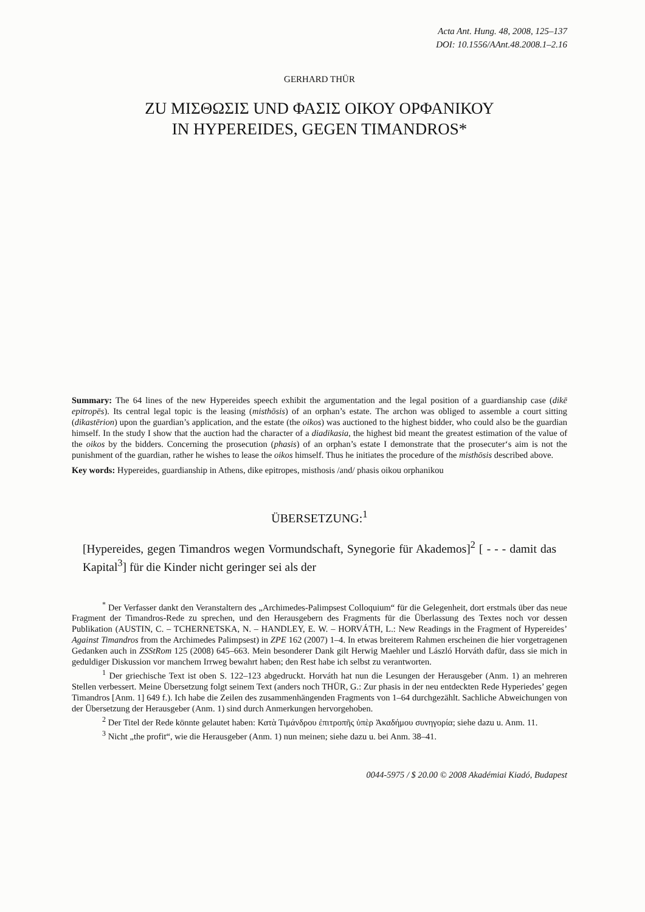Acta Ant. Hung. 48, 2008, 125–137
DOI: 10.1556/AAnt.48.2008.1–2.16
GERHARD THÜR
ZU ΜΙΣΘΩΣΙΣ UND ΦΑΣΙΣ ΟΙΚΟΥ ΟΡΦΑΝΙΚΟΥ
IN HYPEREIDES, GEGEN TIMANDROS*
Summary: The 64 lines of the new Hypereides speech exhibit the argumentation and the legal position of a guardianship case (dikē epitropēs). Its central legal topic is the leasing (misthōsis) of an orphan’s estate. The archon was obliged to assemble a court sitting (dikastērion) upon the guardian’s application, and the estate (the oikos) was auctioned to the highest bidder, who could also be the guardian himself. In the study I show that the auction had the character of a diadikasia, the highest bid meant the greatest estimation of the value of the oikos by the bidders. Concerning the prosecution (phasis) of an orphan’s estate I demonstrate that the prosecuter‘s aim is not the punishment of the guardian, rather he wishes to lease the oikos himself. Thus he initiates the procedure of the misthōsis described above.
Key words: Hypereides, guardianship in Athens, dike epitropes, misthosis /and/ phasis oikou orphanikou
ÜBERSETZUNG:<sup>1</sup>
[Hypereides, gegen Timandros wegen Vormundschaft, Synegorie für Akademos]<sup>2</sup> [ - - - damit das Kapital<sup>3</sup>] für die Kinder nicht geringer sei als der
<sup>*</sup> Der Verfasser dankt den Veranstaltern des „Archimedes-Palimpsest Colloquium“ für die Gelegenheit, dort erstmals über das neue Fragment der Timandros-Rede zu sprechen, und den Herausgebern des Fragments für die Überlassung des Textes noch vor dessen Publikation (AUSTIN, C. – TCHERNETSKA, N. – HANDLEY, E. W. – HORVÁTH, L.: New Readings in the Fragment of Hypereides’ Against Timandros from the Archimedes Palimpsest) in ZPE 162 (2007) 1–4. In etwas breiterem Rahmen erscheinen die hier vorgetragenen Gedanken auch in ZSStRom 125 (2008) 645–663. Mein besonderer Dank gilt Herwig Maehler und László Horváth dafür, dass sie mich in geduldiger Diskussion vor manchem Irrweg bewahrt haben; den Rest habe ich selbst zu verantworten.
<sup>1</sup> Der griechische Text ist oben S. 122–123 abgedruckt. Horváth hat nun die Lesungen der Herausgeber (Anm. 1) an mehreren Stellen verbessert. Meine Übersetzung folgt seinem Text (anders noch THÜR, G.: Zur phasis in der neu entdeckten Rede Hyperiedes’ gegen Timandros [Anm. 1] 649 f.). Ich habe die Zeilen des zusammenhängenden Fragments von 1–64 durchgezählt. Sachliche Abweichungen von der Übersetzung der Herausgeber (Anm. 1) sind durch Anmerkungen hervorgehoben.
<sup>2</sup> Der Titel der Rede könnte gelautet haben: Κατὰ Τιμάνδρου ἐπιτροπῆς ὑπὲρ Ἀκαδήμου συνηγορία; siehe dazu u. Anm. 11.
<sup>3</sup> Nicht „the profit“, wie die Herausgeber (Anm. 1) nun meinen; siehe dazu u. bei Anm. 38–41.
0044-5975 / $ 20.00 © 2008 Akadémiai Kiadó, Budapest